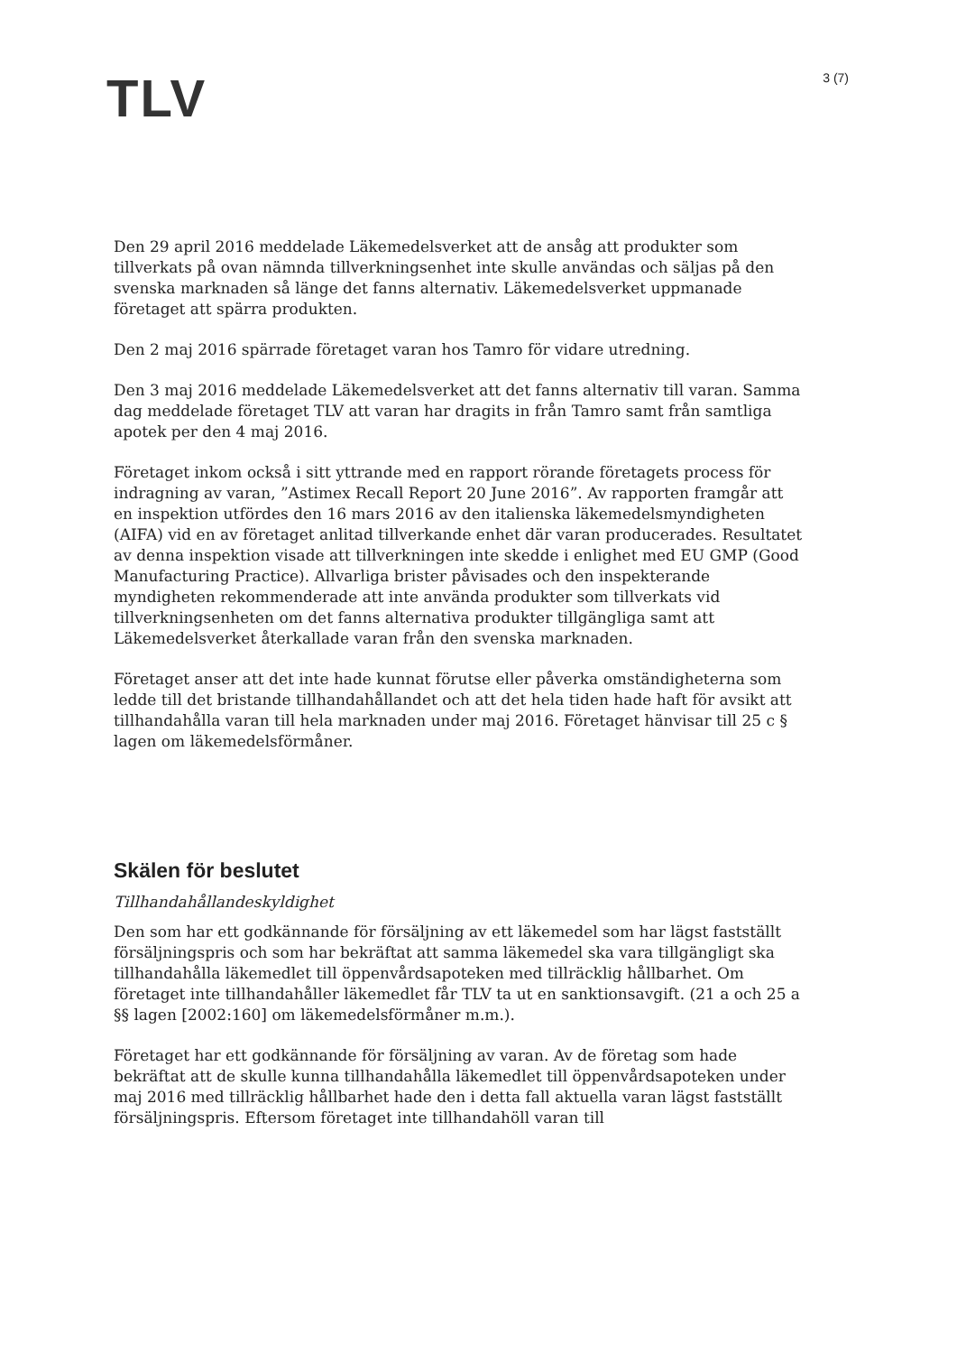TLV
3 (7)
Den 29 april 2016 meddelade Läkemedelsverket att de ansåg att produkter som tillverkats på ovan nämnda tillverkningsenhet inte skulle användas och säljas på den svenska marknaden så länge det fanns alternativ. Läkemedelsverket uppmanade företaget att spärra produkten.
Den 2 maj 2016 spärrade företaget varan hos Tamro för vidare utredning.
Den 3 maj 2016 meddelade Läkemedelsverket att det fanns alternativ till varan. Samma dag meddelade företaget TLV att varan har dragits in från Tamro samt från samtliga apotek per den 4 maj 2016.
Företaget inkom också i sitt yttrande med en rapport rörande företagets process för indragning av varan, ”Astimex Recall Report 20 June 2016”. Av rapporten framgår att en inspektion utfördes den 16 mars 2016 av den italienska läkemedelsmyndigheten (AIFA) vid en av företaget anlitad tillverkande enhet där varan producerades. Resultatet av denna inspektion visade att tillverkningen inte skedde i enlighet med EU GMP (Good Manufacturing Practice). Allvarliga brister påvisades och den inspekterande myndigheten rekommenderade att inte använda produkter som tillverkats vid tillverkningsenheten om det fanns alternativa produkter tillgängliga samt att Läkemedelsverket återkallade varan från den svenska marknaden.
Företaget anser att det inte hade kunnat förutse eller påverka omständigheterna som ledde till det bristande tillhandahållandet och att det hela tiden hade haft för avsikt att tillhandahålla varan till hela marknaden under maj 2016. Företaget hänvisar till 25 c § lagen om läkemedelsförmåner.
Skälen för beslutet
Tillhandahållandeskyldighet
Den som har ett godkännande för försäljning av ett läkemedel som har lägst fastställt försäljningspris och som har bekräftat att samma läkemedel ska vara tillgängligt ska tillhandahålla läkemedlet till öppenvårdsapoteken med tillräcklig hållbarhet. Om företaget inte tillhandahåller läkemedlet får TLV ta ut en sanktionsavgift. (21 a och 25 a §§ lagen [2002:160] om läkemedelsförmåner m.m.).
Företaget har ett godkännande för försäljning av varan. Av de företag som hade bekräftat att de skulle kunna tillhandahålla läkemedlet till öppenvårdsapoteken under maj 2016 med tillräcklig hållbarhet hade den i detta fall aktuella varan lägst fastställt försäljningspris. Eftersom företaget inte tillhandahöll varan till